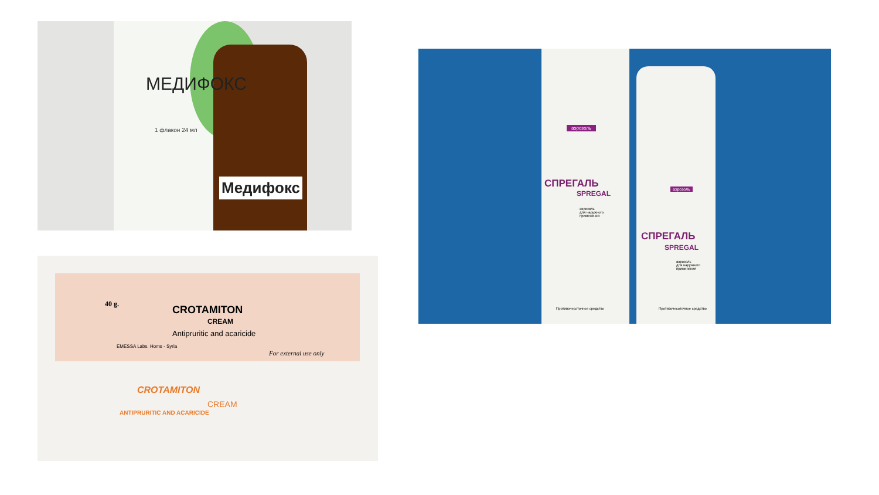МЕДИФОКС
1 флакон 24 мл
Медифокс
40 g. CROTAMITON
CREAM
Antipruritic and acaricide
EMESSA Labs. Homs - Syria
For external use only
CROTAMITON
CREAM
ANTIPRURITIC AND ACARICIDE
аэрозоль
СПРЕГАЛЬ
SPREGAL
аэрозоль
для наружного
применения
Противочесоточное средство
аэрозоль
СПРЕГАЛЬ
SPREGAL
аэрозоль
для наружного
применения
Противочесоточное средство